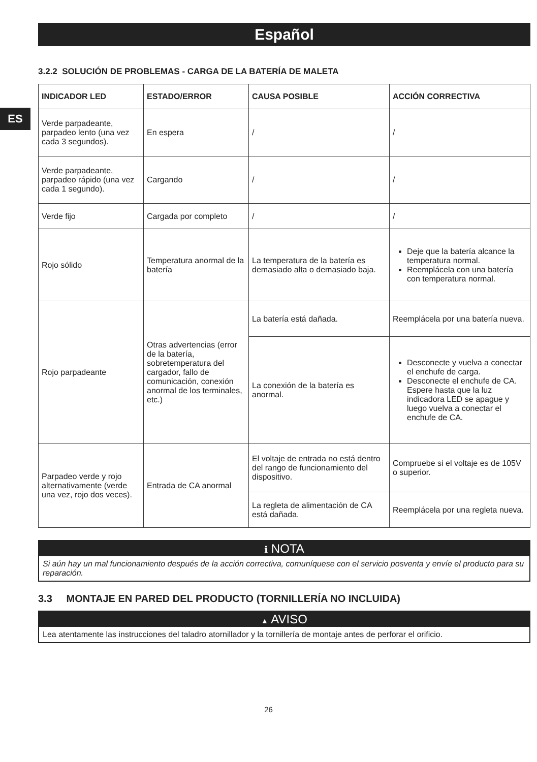ES
Español
3.2.2 SOLUCIÓN DE PROBLEMAS - CARGA DE LA BATERÍA DE MALETA
| INDICADOR LED | ESTADO/ERROR | CAUSA POSIBLE | ACCIÓN CORRECTIVA |
| --- | --- | --- | --- |
| Verde parpadeante, parpadeo lento (una vez cada 3 segundos). | En espera | / | / |
| Verde parpadeante, parpadeo rápido (una vez cada 1 segundo). | Cargando | / | / |
| Verde fijo | Cargada por completo | / | / |
| Rojo sólido | Temperatura anormal de la batería | La temperatura de la batería es demasiado alta o demasiado baja. | Deje que la batería alcance la temperatura normal. Reemplácela con una batería con temperatura normal. |
| Rojo parpadeante | Otras advertencias (error de la batería, sobretemperatura del cargador, fallo de comunicación, conexión anormal de los terminales, etc.) | La batería está dañada. | Reemplácela por una batería nueva. |
| | | La conexión de la batería es anormal. | Desconecte y vuelva a conectar el enchufe de carga. Desconecte el enchufe de CA. Espere hasta que la luz indicadora LED se apague y luego vuelva a conectar el enchufe de CA. |
| Parpadeo verde y rojo alternativamente (verde una vez, rojo dos veces). | Entrada de CA anormal | El voltaje de entrada no está dentro del rango de funcionamiento del dispositivo. | Compruebe si el voltaje es de 105V o superior. |
| | | La regleta de alimentación de CA está dañada. | Reemplácela por una regleta nueva. |
i NOTA
Si aún hay un mal funcionamiento después de la acción correctiva, comuníquese con el servicio posventa y envíe el producto para su reparación.
3.3 MONTAJE EN PARED DEL PRODUCTO (TORNILLERÍA NO INCLUIDA)
▲ AVISO
Lea atentamente las instrucciones del taladro atornillador y la tornillería de montaje antes de perforar el orificio.
26